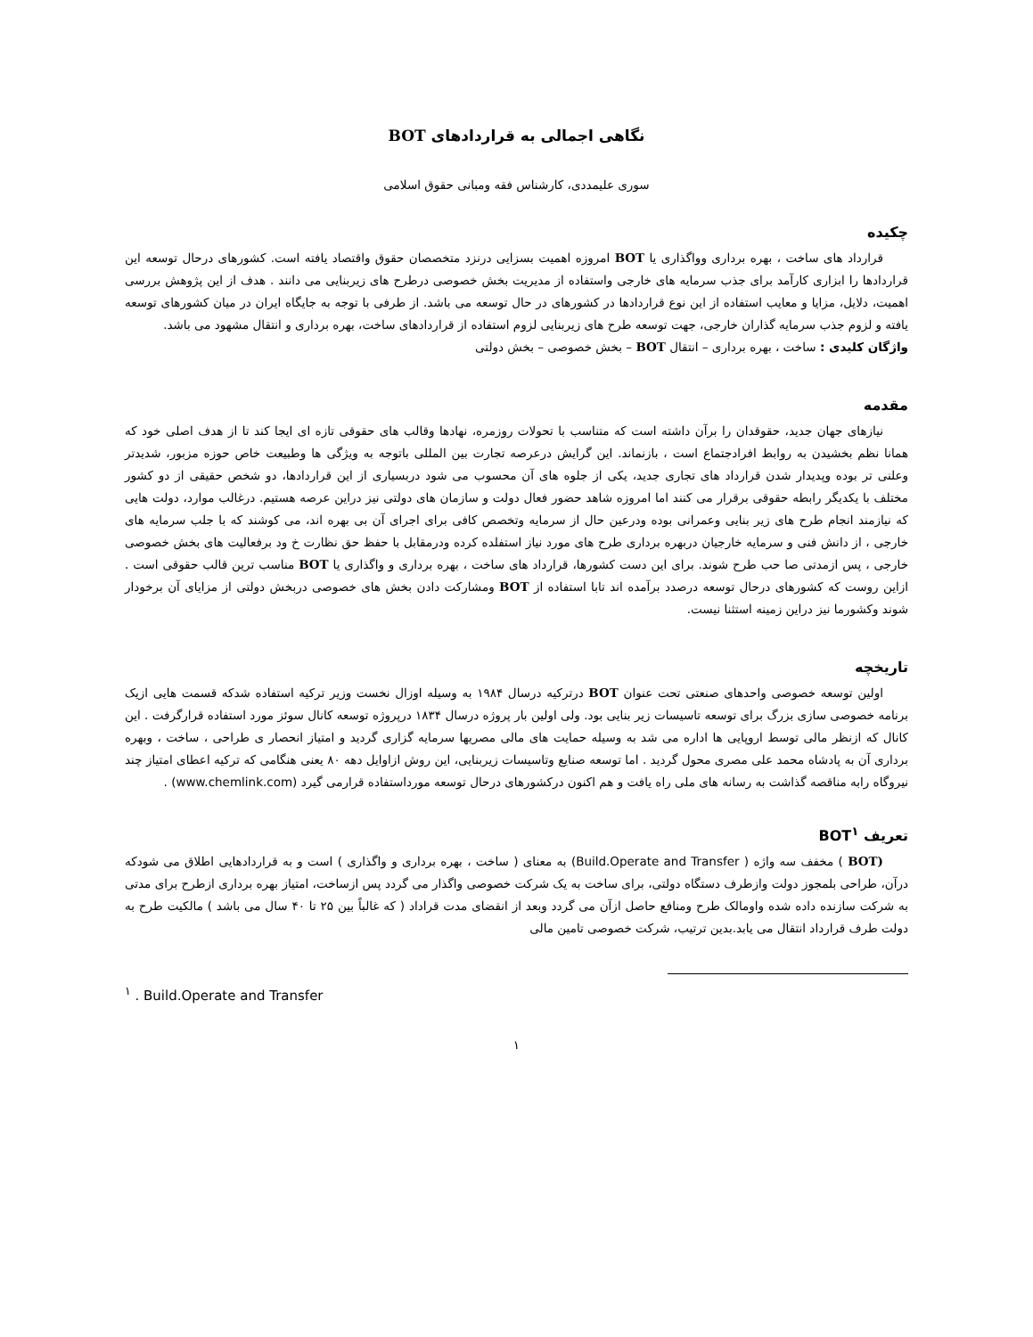نگاهی اجمالی به قراردادهای BOT
سوری علیمددی، کارشناس فقه ومبانی حقوق اسلامی
چکیده
قرارداد های ساخت ، بهره برداری وواگذاری یا BOT امروزه اهمیت بسزایی درنزد متخصصان حقوق واقتصاد یافته است. کشورهای درحال توسعه این قراردادها را ابزاری کارآمد برای جذب سرمایه های خارجی واستفاده از مدیریت بخش خصوصی درطرح های زیربنایی می دانند . هدف از این پژوهش بررسی اهمیت، دلایل، مزایا و معایب استفاده از این نوع قراردادها در کشورهای در حال توسعه می باشد. از طرفی با توجه به جایگاه ایران در میان کشورهای توسعه یافته و لزوم جذب سرمایه گذاران خارجی، جهت توسعه طرح های زیربنایی لزوم استفاده از قراردادهای ساخت، بهره برداری و انتقال مشهود می باشد.
واژگان کلیدی : ساخت ، بهره برداری – انتقال BOT – بخش خصوصی – بخش دولتی
مقدمه
نیازهای جهان جدید، حقوقدان را برآن داشته است که متناسب با تحولات روزمره، نهادها وقالب های حقوقی تازه ای ایجا کند تا از هدف اصلی خود که همانا نظم بخشیدن به روابط افرادجتماع است ، بازنماند. این گرایش درعرصه تجارت بین المللی باتوجه به ویژگی ها وطبیعت خاص حوزه مزبور، شدیدتر وعلنی تر بوده وپدیدار شدن قرارداد های تجاری جدید، یکی از جلوه های آن محسوب می شود دربسیاری از این قراردادها، دو شخص حقیقی از دو کشور مختلف با یکدیگر رابطه حقوقی برقرار می کنند اما امروزه شاهد حضور فعال دولت و سازمان های دولتی نیز دراین عرصه هستیم. درغالب موارد، دولت هایی که نیازمند انجام طرح های زیر بنایی وعمرانی بوده ودرعین حال از سرمایه وتخصص کافی برای اجرای آن بی بهره اند، می کوشند که با جلب سرمایه های خارجی ، از دانش فنی و سرمایه خارجیان دربهره برداری طرح های مورد نیاز استفلده کرده ودرمقابل با حفظ حق نظارت خ ود برفعالیت های بخش خصوصی خارجی ، پس ازمدتی صا حب طرح شوند. برای این دست کشورها، قرارداد های ساخت ، بهره برداری و واگذاری یا BOT مناسب ترین قالب حقوقی است . ازاین روست که کشورهای درحال توسعه درصدد برآمده اند تابا استفاده از BOT ومشارکت دادن بخش های خصوصی دربخش دولتی از مزایای آن برخودار شوند وکشورما نیز دراین زمینه استثنا نیست.
تاریخچه
اولین توسعه خصوصی واحدهای صنعتی تحت عنوان BOT درترکیه درسال ۱۹۸۴ به وسیله اوزال نخست وزیر ترکیه استفاده شدکه قسمت هایی ازیک برنامه خصوصی سازی بزرگ برای توسعه تاسیسات زیر بنایی بود. ولی اولین بار پروژه درسال ۱۸۳۴ درپروژه توسعه کانال سوئز مورد استفاده قرارگرفت . این کانال که ازنظر مالی توسط اروپایی ها اداره می شد به وسیله حمایت های مالی مصریها سرمایه گزاری گردید و امتیاز انحصار ی طراحی ، ساخت ، وبهره برداری آن به پادشاه محمد علی مصری محول گردید . اما توسعه صنایع وتاسیسات زیربنایی، این روش ازاوایل دهه ۸۰ یعنی هنگامی که ترکیه اعطای امتیاز چند نیروگاه رابه مناقصه گذاشت به رسانه های ملی راه یافت و هم اکنون درکشورهای درحال توسعه مورداستفاده قرارمی گیرد (www.chemlink.com) .
تعریف BOT<sup>۱</sup>
(BOT ) مخفف سه واژه ( Build.Operate and Transfer) به معنای ( ساخت ، بهره برداری و واگذاری ) است و به قراردادهایی اطلاق می شودکه درآن، طراحی بلمجوز دولت وازطرف دستگاه دولتی، برای ساخت به یک شرکت خصوصی واگذار می گردد پس ازساخت، امتیاز بهره برداری ازطرح برای مدتی به شرکت سازنده داده شده واومالک طرح ومنافع حاصل ازآن می گردد وبعد از انقضای مدت قراداد ( که غالباً بین ۲۵ تا ۴۰ سال می باشد ) مالکیت طرح به دولت طرف قرارداد انتقال می یابد.بدین ترتیب، شرکت خصوصی تامین مالی
<sup>۱</sup> . Build.Operate and Transfer
۱